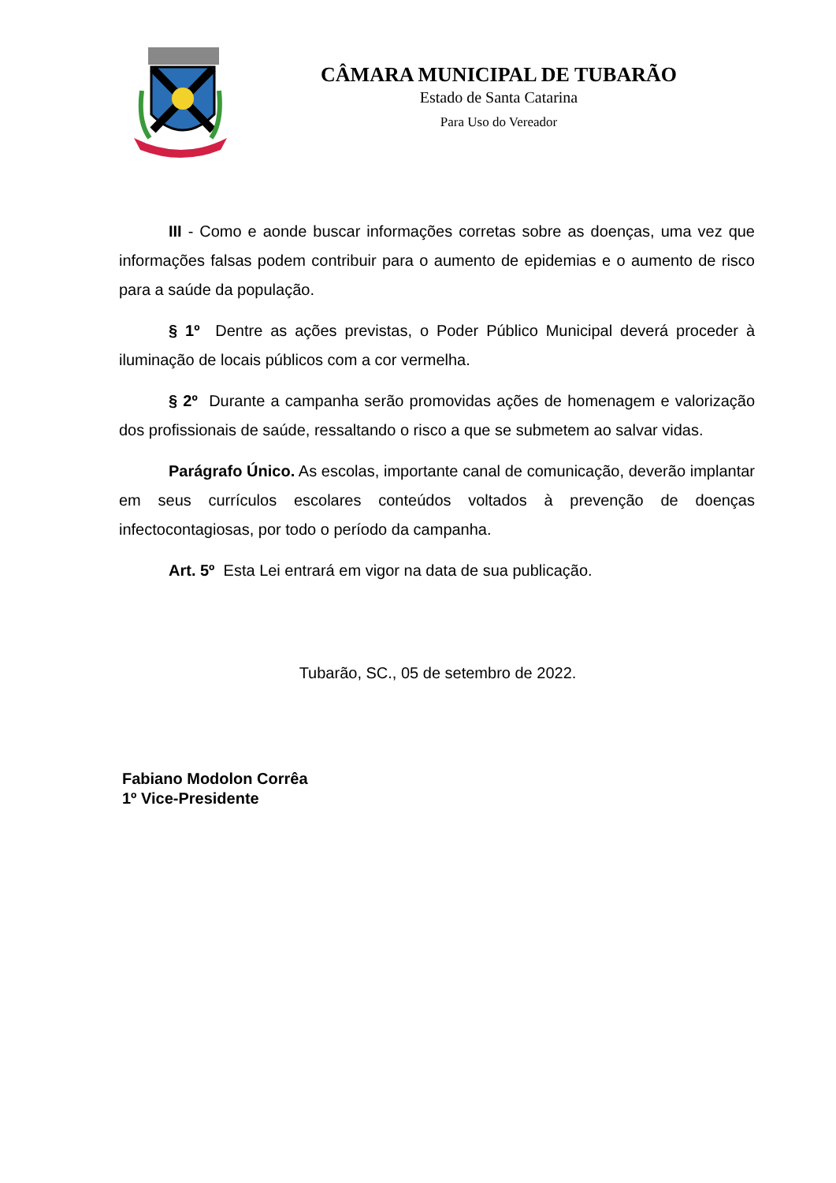CÂMARA MUNICIPAL DE TUBARÃO
Estado de Santa Catarina
Para Uso do Vereador
III - Como e aonde buscar informações corretas sobre as doenças, uma vez que informações falsas podem contribuir para o aumento de epidemias e o aumento de risco para a saúde da população.
§ 1º Dentre as ações previstas, o Poder Público Municipal deverá proceder à iluminação de locais públicos com a cor vermelha.
§ 2º Durante a campanha serão promovidas ações de homenagem e valorização dos profissionais de saúde, ressaltando o risco a que se submetem ao salvar vidas.
Parágrafo Único. As escolas, importante canal de comunicação, deverão implantar em seus currículos escolares conteúdos voltados à prevenção de doenças infectocontagiosas, por todo o período da campanha.
Art. 5º Esta Lei entrará em vigor na data de sua publicação.
Tubarão, SC., 05 de setembro de 2022.
Fabiano Modolon Corrêa
1º Vice-Presidente